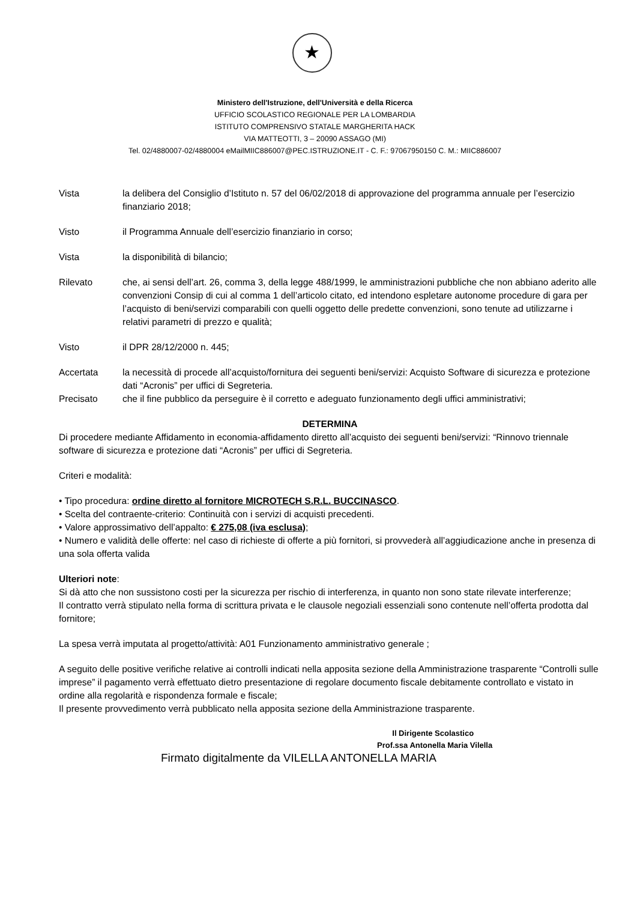★
Ministero dell'Istruzione, dell'Università e della Ricerca
UFFICIO SCOLASTICO REGIONALE PER LA LOMBARDIA
ISTITUTO COMPRENSIVO STATALE MARGHERITA HACK
VIA MATTEOTTI, 3 – 20090 ASSAGO (MI)
Tel. 02/4880007-02/4880004 eMailMIIC886007@PEC.ISTRUZIONE.IT - C. F.: 97067950150 C. M.: MIIC886007
Vista la delibera del Consiglio d’Istituto n. 57 del 06/02/2018 di approvazione del programma annuale per l’esercizio finanziario 2018;
Visto il Programma Annuale dell’esercizio finanziario in corso;
Vista la disponibilità di bilancio;
Rilevato che, ai sensi dell’art. 26, comma 3, della legge 488/1999, le amministrazioni pubbliche che non abbiano aderito alle convenzioni Consip di cui al comma 1 dell’articolo citato, ed intendono espletare autonome procedure di gara per l’acquisto di beni/servizi comparabili con quelli oggetto delle predette convenzioni, sono tenute ad utilizzarne i relativi parametri di prezzo e qualità;
Visto il DPR 28/12/2000 n. 445;
Accertata la necessità di procede all’acquisto/fornitura dei seguenti beni/servizi: Acquisto Software di sicurezza e protezione dati “Acronis” per uffici di Segreteria.
Precisato che il fine pubblico da perseguire è il corretto e adeguato funzionamento degli uffici amministrativi;
DETERMINA
Di procedere mediante Affidamento in economia-affidamento diretto all’acquisto dei seguenti beni/servizi: “Rinnovo triennale software di sicurezza e protezione dati “Acronis” per uffici di Segreteria.
Criteri e modalità:
• Tipo procedura: ordine diretto al fornitore MICROTECH S.R.L. BUCCINASCO.
• Scelta del contraente-criterio: Continuità con i servizi di acquisti precedenti.
• Valore approssimativo dell’appalto: € 275,08 (iva esclusa);
• Numero e validità delle offerte: nel caso di richieste di offerte a più fornitori, si provvederà all’aggiudicazione anche in presenza di una sola offerta valida
Ulteriori note:
Si dà atto che non sussistono costi per la sicurezza per rischio di interferenza, in quanto non sono state rilevate interferenze;
Il contratto verrà stipulato nella forma di scrittura privata e le clausole negoziali essenziali sono contenute nell’offerta prodotta dal fornitore;
La spesa verrà imputata al progetto/attività: A01 Funzionamento amministrativo generale ;
A seguito delle positive verifiche relative ai controlli indicati nella apposita sezione della Amministrazione trasparente “Controlli sulle imprese” il pagamento verrà effettuato dietro presentazione di regolare documento fiscale debitamente controllato e vistato in ordine alla regolarità e rispondenza formale e fiscale;
Il presente provvedimento verrà pubblicato nella apposita sezione della Amministrazione trasparente.
Il Dirigente Scolastico
Prof.ssa Antonella Maria Vilella
Firmato digitalmente da VILELLA ANTONELLA MARIA